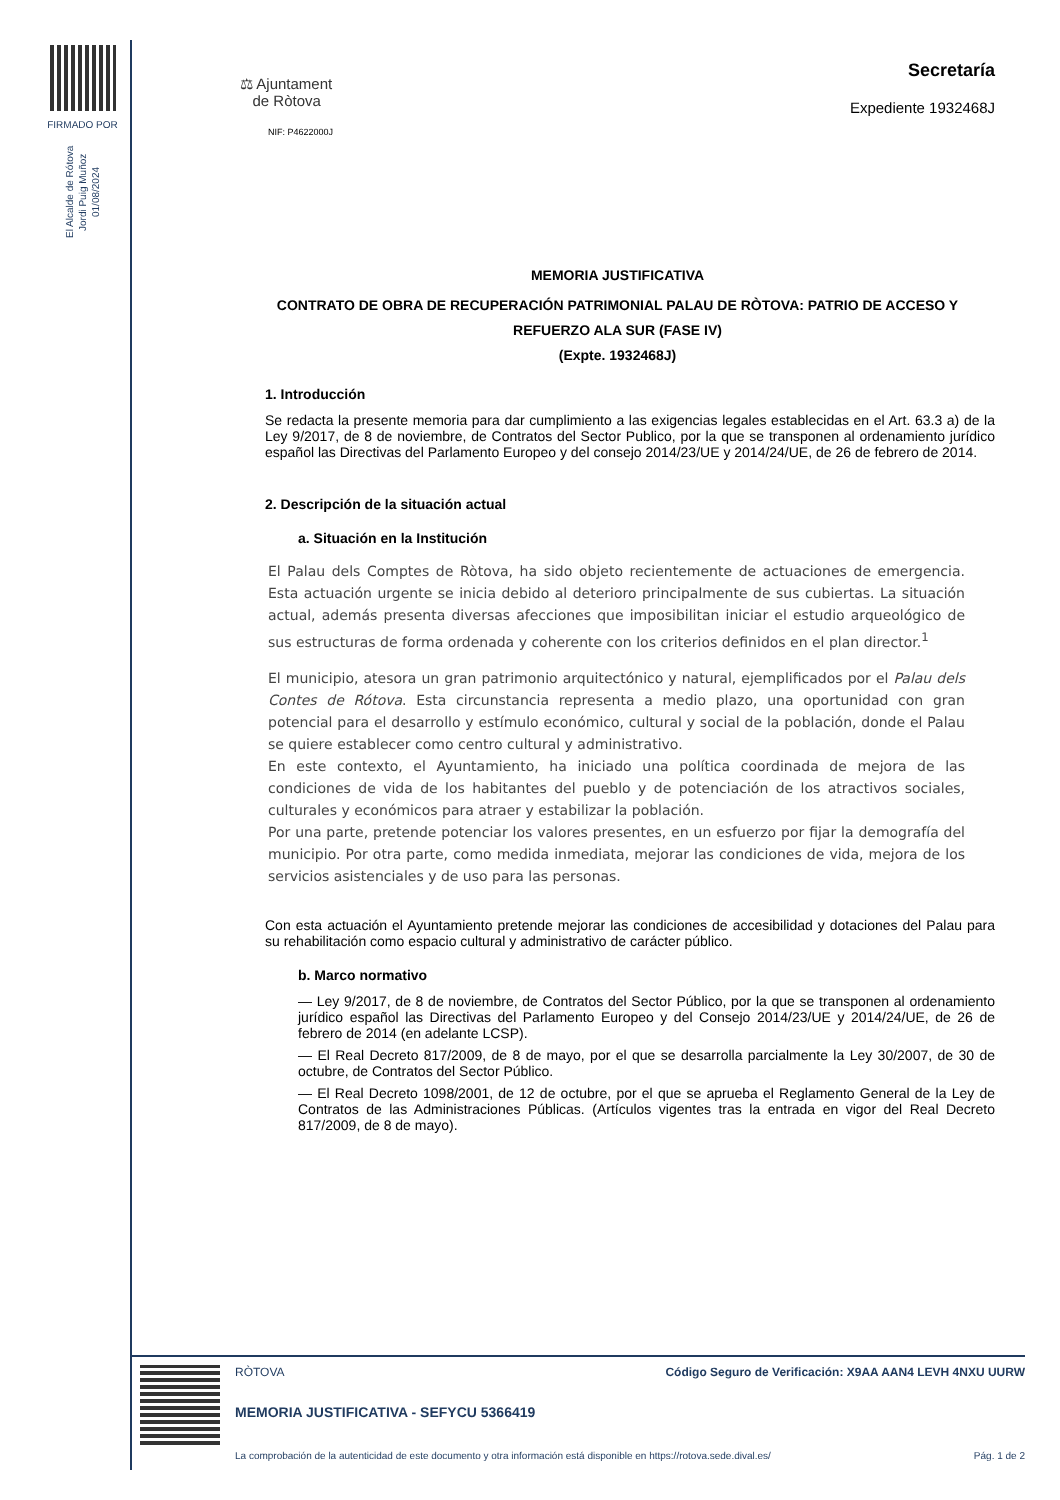FIRMADO POR
El Alcalde de Rótova
Jordi Puig Muñoz
01/08/2024
⚖ Ajuntament
de Ròtova
NIF: P4622000J
Secretaría
Expediente 1932468J
MEMORIA JUSTIFICATIVA
CONTRATO DE OBRA DE RECUPERACIÓN PATRIMONIAL PALAU DE RÒTOVA: PATRIO DE ACCESO Y REFUERZO ALA SUR (FASE IV)
(Expte. 1932468J)
1. Introducción
Se redacta la presente memoria para dar cumplimiento a las exigencias legales establecidas en el Art. 63.3 a) de la Ley 9/2017, de 8 de noviembre, de Contratos del Sector Publico, por la que se transponen al ordenamiento jurídico español las Directivas del Parlamento Europeo y del consejo 2014/23/UE y 2014/24/UE, de 26 de febrero de 2014.
2. Descripción de la situación actual
a. Situación en la Institución
El Palau dels Comptes de Ròtova, ha sido objeto recientemente de actuaciones de emergencia. Esta actuación urgente se inicia debido al deterioro principalmente de sus cubiertas. La situación actual, además presenta diversas afecciones que imposibilitan iniciar el estudio arqueológico de sus estructuras de forma ordenada y coherente con los criterios definidos en el plan director.<sup>1</sup>
El municipio, atesora un gran patrimonio arquitectónico y natural, ejemplificados por el Palau dels Contes de Rótova. Esta circunstancia representa a medio plazo, una oportunidad con gran potencial para el desarrollo y estímulo económico, cultural y social de la población, donde el Palau se quiere establecer como centro cultural y administrativo.
En este contexto, el Ayuntamiento, ha iniciado una política coordinada de mejora de las condiciones de vida de los habitantes del pueblo y de potenciación de los atractivos sociales, culturales y económicos para atraer y estabilizar la población.
Por una parte, pretende potenciar los valores presentes, en un esfuerzo por fijar la demografía del municipio. Por otra parte, como medida inmediata, mejorar las condiciones de vida, mejora de los servicios asistenciales y de uso para las personas.
Con esta actuación el Ayuntamiento pretende mejorar las condiciones de accesibilidad y dotaciones del Palau para su rehabilitación como espacio cultural y administrativo de carácter público.
b. Marco normativo
— Ley 9/2017, de 8 de noviembre, de Contratos del Sector Público, por la que se transponen al ordenamiento jurídico español las Directivas del Parlamento Europeo y del Consejo 2014/23/UE y 2014/24/UE, de 26 de febrero de 2014 (en adelante LCSP).
— El Real Decreto 817/2009, de 8 de mayo, por el que se desarrolla parcialmente la Ley 30/2007, de 30 de octubre, de Contratos del Sector Público.
— El Real Decreto 1098/2001, de 12 de octubre, por el que se aprueba el Reglamento General de la Ley de Contratos de las Administraciones Públicas. (Artículos vigentes tras la entrada en vigor del Real Decreto 817/2009, de 8 de mayo).
RÒTOVA Código Seguro de Verificación: X9AA AAN4 LEVH 4NXU UURW
MEMORIA JUSTIFICATIVA - SEFYCU 5366419
La comprobación de la autenticidad de este documento y otra información está disponible en https://rotova.sede.dival.es/ Pág. 1 de 2